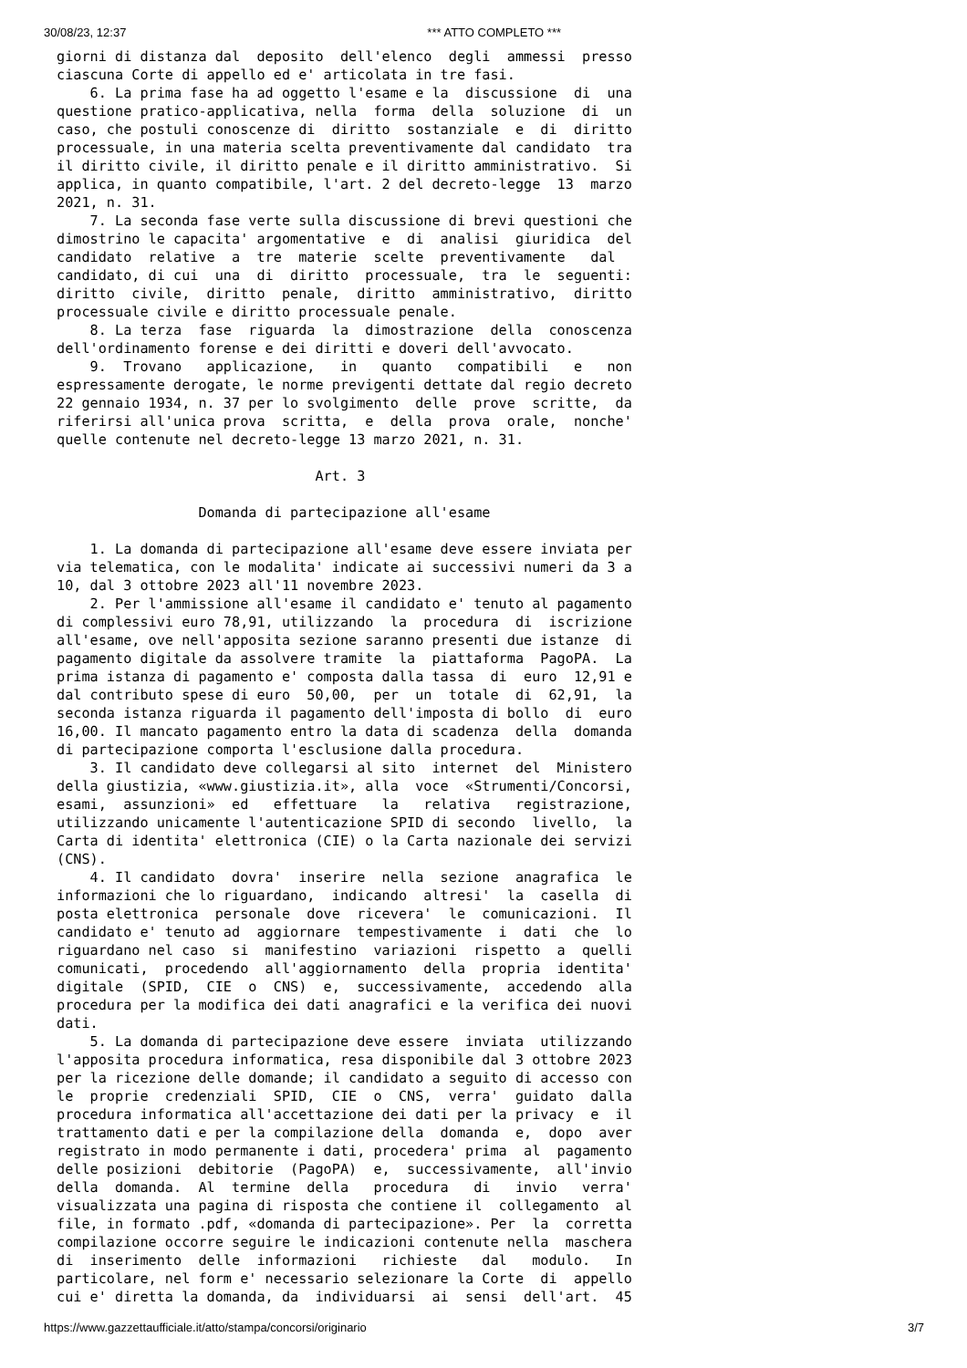30/08/23, 12:37 *** ATTO COMPLETO ***
giorni di distanza dal  deposito  dell'elenco  degli  ammessi  presso
ciascuna Corte di appello ed e' articolata in tre fasi.
    6. La prima fase ha ad oggetto l'esame e la  discussione  di  una
questione pratico-applicativa, nella  forma  della  soluzione  di  un
caso, che postuli conoscenze di  diritto  sostanziale  e  di  diritto
processuale, in una materia scelta preventivamente dal candidato  tra
il diritto civile, il diritto penale e il diritto amministrativo.  Si
applica, in quanto compatibile, l'art. 2 del decreto-legge  13  marzo
2021, n. 31.
    7. La seconda fase verte sulla discussione di brevi questioni che
dimostrino le capacita' argomentative  e  di  analisi  giuridica  del
candidato  relative  a  tre  materie  scelte  preventivamente   dal
candidato, di cui  una  di  diritto  processuale,  tra  le  seguenti:
diritto  civile,  diritto  penale,  diritto  amministrativo,  diritto
processuale civile e diritto processuale penale.
    8. La terza  fase  riguarda  la  dimostrazione  della  conoscenza
dell'ordinamento forense e dei diritti e doveri dell'avvocato.
    9.  Trovano   applicazione,   in   quanto   compatibili   e   non
espressamente derogate, le norme previgenti dettate dal regio decreto
22 gennaio 1934, n. 37 per lo svolgimento  delle  prove  scritte,  da
riferirsi all'unica prova  scritta,  e  della  prova  orale,  nonche'
quelle contenute nel decreto-legge 13 marzo 2021, n. 31.

                               Art. 3

                 Domanda di partecipazione all'esame

    1. La domanda di partecipazione all'esame deve essere inviata per
via telematica, con le modalita' indicate ai successivi numeri da 3 a
10, dal 3 ottobre 2023 all'11 novembre 2023.
    2. Per l'ammissione all'esame il candidato e' tenuto al pagamento
di complessivi euro 78,91, utilizzando  la  procedura  di  iscrizione
all'esame, ove nell'apposita sezione saranno presenti due istanze  di
pagamento digitale da assolvere tramite  la  piattaforma  PagoPA.  La
prima istanza di pagamento e' composta dalla tassa  di  euro  12,91 e
dal contributo spese di euro  50,00,  per  un  totale  di  62,91,  la
seconda istanza riguarda il pagamento dell'imposta di bollo  di  euro
16,00. Il mancato pagamento entro la data di scadenza  della  domanda
di partecipazione comporta l'esclusione dalla procedura.
    3. Il candidato deve collegarsi al sito  internet  del  Ministero
della giustizia, «www.giustizia.it», alla  voce  «Strumenti/Concorsi,
esami,  assunzioni»  ed   effettuare   la   relativa   registrazione,
utilizzando unicamente l'autenticazione SPID di secondo  livello,  la
Carta di identita' elettronica (CIE) o la Carta nazionale dei servizi
(CNS).
    4. Il candidato  dovra'  inserire  nella  sezione  anagrafica  le
informazioni che lo riguardano,  indicando  altresi'  la  casella  di
posta elettronica  personale  dove  ricevera'  le  comunicazioni.  Il
candidato e' tenuto ad  aggiornare  tempestivamente  i  dati  che  lo
riguardano nel caso  si  manifestino  variazioni  rispetto  a  quelli
comunicati,  procedendo  all'aggiornamento  della  propria  identita'
digitale  (SPID,  CIE  o  CNS)  e,  successivamente,  accedendo  alla
procedura per la modifica dei dati anagrafici e la verifica dei nuovi
dati.
    5. La domanda di partecipazione deve essere  inviata  utilizzando
l'apposita procedura informatica, resa disponibile dal 3 ottobre 2023
per la ricezione delle domande; il candidato a seguito di accesso con
le  proprie  credenziali  SPID,  CIE  o  CNS,  verra'  guidato  dalla
procedura informatica all'accettazione dei dati per la privacy  e  il
trattamento dati e per la compilazione della  domanda  e,  dopo  aver
registrato in modo permanente i dati, procedera' prima  al  pagamento
delle posizioni  debitorie  (PagoPA)  e,  successivamente,  all'invio
della  domanda.  Al  termine  della   procedura   di   invio   verra'
visualizzata una pagina di risposta che contiene il  collegamento  al
file, in formato .pdf, «domanda di partecipazione». Per  la  corretta
compilazione occorre seguire le indicazioni contenute nella  maschera
di  inserimento  delle  informazioni   richieste   dal   modulo.   In
particolare, nel form e' necessario selezionare la Corte  di  appello
cui e' diretta la domanda, da  individuarsi  ai  sensi  dell'art.  45
https://www.gazzettaufficiale.it/atto/stampa/concorsi/originario 3/7